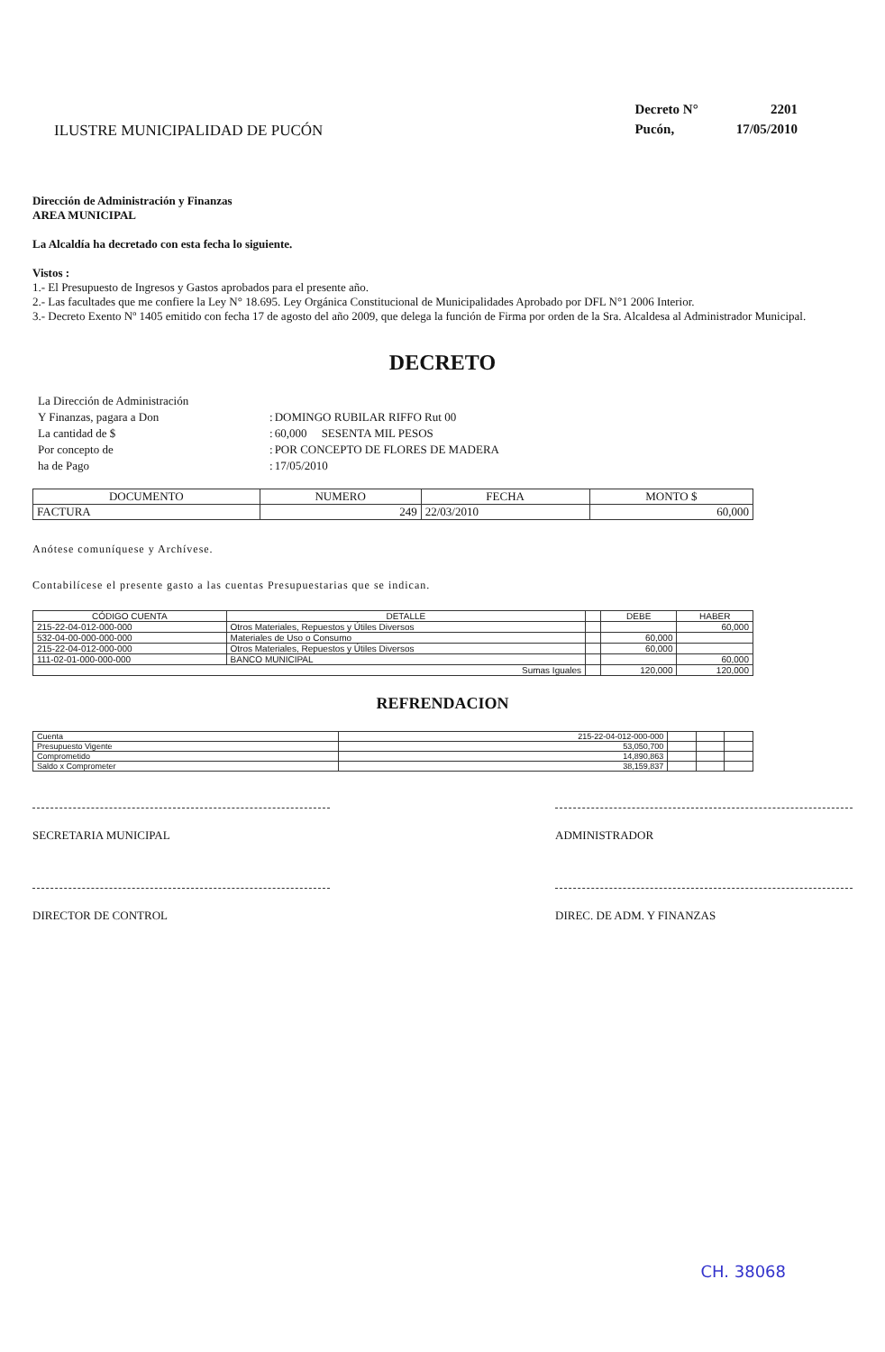ILUSTRE MUNICIPALIDAD DE PUCÓN
| Decreto N° | 2201 |
| Pucón, | 17/05/2010 |
Dirección de Administración y Finanzas
AREA MUNICIPAL
La Alcaldía ha decretado con esta fecha lo siguiente.
Vistos :
1.- El Presupuesto de Ingresos y Gastos aprobados para el presente año.
2.- Las facultades que me confiere la Ley N° 18.695. Ley Orgánica Constitucional de Municipalidades Aprobado por DFL N°1 2006 Interior.
3.- Decreto Exento Nº 1405 emitido con fecha 17 de agosto del año 2009, que delega la función de Firma por orden de la Sra. Alcaldesa al Administrador Municipal.
DECRETO
| La Dirección de Administración | | |
| Y Finanzas, pagara a Don | : | DOMINGO RUBILAR RIFFO Rut 00 |
| La cantidad de $ | : | 60,000 SESENTA MIL PESOS |
| Por concepto de | : | POR CONCEPTO DE FLORES DE MADERA |
| ha de Pago | : | 17/05/2010 |
| DOCUMENTO | NUMERO | FECHA | MONTO $ |
| --- | --- | --- | --- |
| FACTURA | 249 | 22/03/2010 | 60,000 |
Anótese comuníquese y Archívese.
Contabilícese el presente gasto a las cuentas Presupuestarias que se indican.
| CÓDIGO CUENTA | DETALLE | | DEBE | HABER |
| --- | --- | --- | --- | --- |
| 215-22-04-012-000-000 | Otros Materiales, Repuestos y Útiles Diversos | | | 60,000 |
| 532-04-00-000-000-000 | Materiales de Uso o Consumo | | 60,000 | |
| 215-22-04-012-000-000 | Otros Materiales, Repuestos y Útiles Diversos | | 60,000 | |
| 111-02-01-000-000-000 | BANCO MUNICIPAL | | | 60,000 |
| Sumas Iguales | | | 120,000 | 120,000 |
REFRENDACION
| Cuenta | 215-22-04-012-000-000 | | | |
| Presupuesto Vigente | 53,050,700 | | | |
| Comprometido | 14,890,863 | | | |
| Saldo x Comprometer | 38,159,837 | | | |
SECRETARIA MUNICIPAL ADMINISTRADOR
DIRECTOR DE CONTROL DIREC. DE ADM. Y FINANZAS
CH. 38068